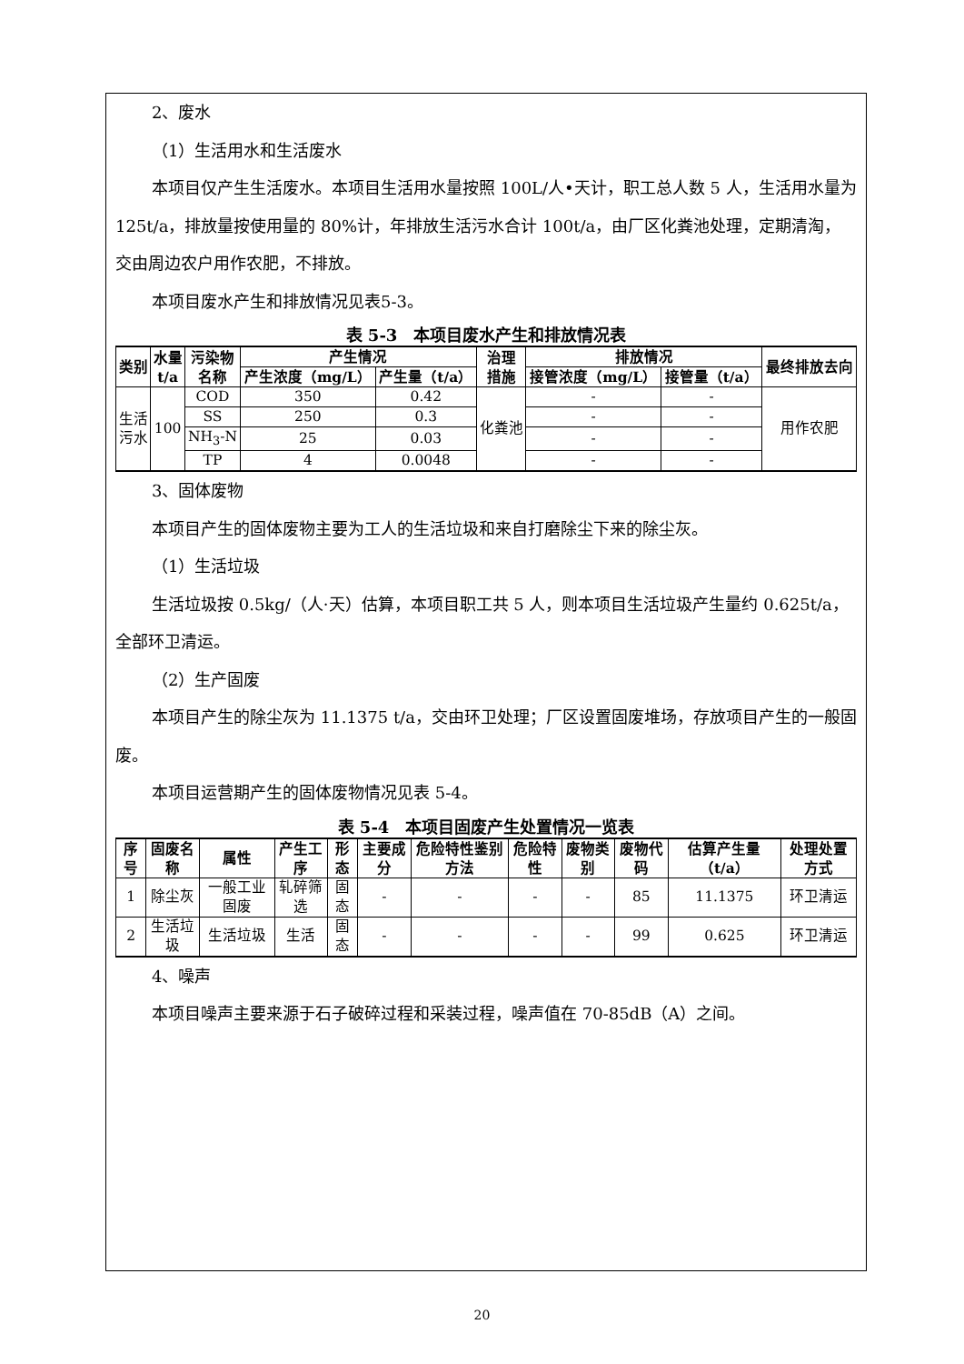2、废水
（1）生活用水和生活废水
本项目仅产生生活废水。本项目生活用水量按照 100L/人•天计，职工总人数 5 人，生活用水量为 125t/a，排放量按使用量的 80%计，年排放生活污水合计 100t/a，由厂区化粪池处理，定期清淘，交由周边农户用作农肥，不排放。
本项目废水产生和排放情况见表5-3。
表 5-3　本项目废水产生和排放情况表
| 类别 | 水量 t/a | 污染物 名称 | 产生情况 | | 治理 措施 | 排放情况 | | 最终排放去向 |
| --- | --- | --- | --- | --- | --- | --- | --- | --- |
| | | | 产生浓度（mg/L） | 产生量（t/a） | | 接管浓度（mg/L） | 接管量（t/a） | |
| 生活 污水 | 100 | COD | 350 | 0.42 | 化粪池 | - | - | 用作农肥 |
| | | SS | 250 | 0.3 | | - | - | |
| | | NH<sub>3</sub>-N | 25 | 0.03 | | - | - | |
| | | TP | 4 | 0.0048 | | - | - | |
3、固体废物
本项目产生的固体废物主要为工人的生活垃圾和来自打磨除尘下来的除尘灰。
（1）生活垃圾
生活垃圾按 0.5kg/（人·天）估算，本项目职工共 5 人，则本项目生活垃圾产生量约 0.625t/a，全部环卫清运。
（2）生产固废
本项目产生的除尘灰为 11.1375 t/a，交由环卫处理；厂区设置固废堆场，存放项目产生的一般固废。
本项目运营期产生的固体废物情况见表 5-4。
表 5-4　本项目固废产生处置情况一览表
| 序号 | 固废名称 | 属性 | 产生工序 | 形态 | 主要成分 | 危险特性鉴别方法 | 危险特性 | 废物类别 | 废物代码 | 估算产生量（t/a） | 处理处置方式 |
| --- | --- | --- | --- | --- | --- | --- | --- | --- | --- | --- | --- |
| 1 | 除尘灰 | 一般工业固废 | 轧碎筛选 | 固态 | - | - | - | - | 85 | 11.1375 | 环卫清运 |
| 2 | 生活垃圾 | 生活垃圾 | 生活 | 固态 | - | - | - | - | 99 | 0.625 | 环卫清运 |
4、噪声
本项目噪声主要来源于石子破碎过程和采装过程，噪声值在 70-85dB（A）之间。
20